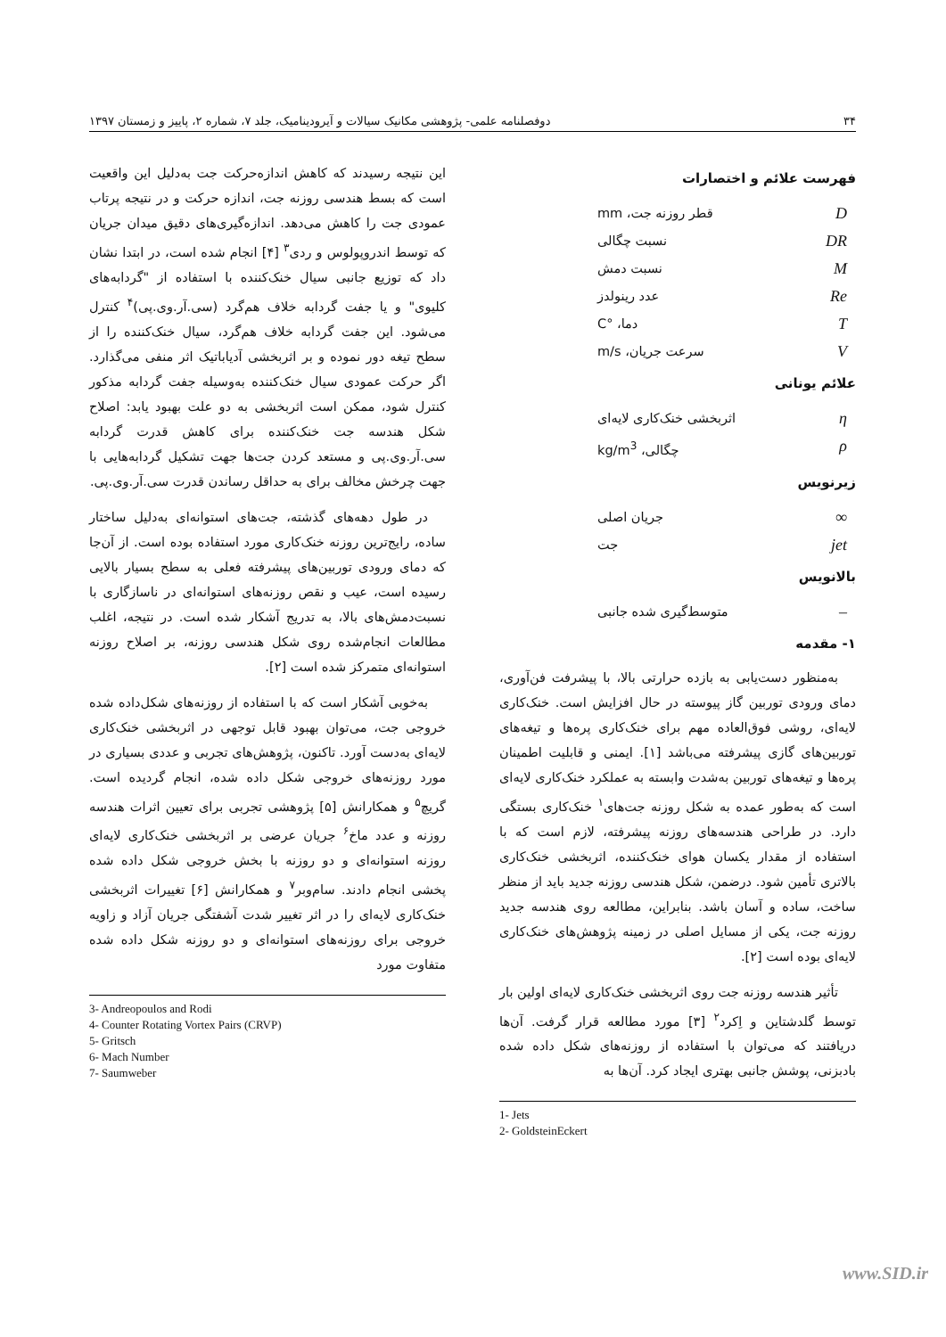۳۴ دوفصلنامه علمی- پژوهشی مکانیک سیالات و آیرودینامیک، جلد ۷، شماره ۲، پاییز و زمستان ۱۳۹۷
فهرست علائم و اختصارات
Dقطر روزنه جت، mm
DR نسبت چگالی
Mنسبت دمش
Re عدد رینولدز
Tدما، °C
Vسرعت جریان، m/s
علائم یونانی
ηاثربخشی خنک‌کاری لایه‌ای
ρچگالی، kg/m<sup>3</sup>
زیرنویس
∞ جریان اصلی
jet جت
بالانویس
– متوسط‌گیری شده جانبی
۱- مقدمه
به‌منظور دست‌یابی به بازده حرارتی بالا، با پیشرفت فن‌آوری، دمای ورودی توربین گاز پیوسته در حال افزایش است. خنک‌کاری لایه‌ای، روشی فوق‌العاده مهم برای خنک‌کاری پره‌ها و تیغه‌های توربین‌های گازی پیشرفته می‌باشد [۱]. ایمنی و قابلیت اطمینان پره‌ها و تیغه‌های توربین به‌شدت وابسته به عملکرد خنک‌کاری لایه‌ای است که به‌طور عمده به شکل روزنه جت‌های<sup>۱</sup> خنک‌کاری بستگی دارد. در طراحی هندسه‌های روزنه پیشرفته، لازم است که با استفاده از مقدار یکسان هوای خنک‌کننده، اثربخشی خنک‌کاری بالاتری تأمین شود. درضمن، شکل هندسی روزنه جدید باید از منظر ساخت، ساده و آسان باشد. بنابراین، مطالعه روی هندسه جدید روزنه جت، یکی از مسایل اصلی در زمینه پژوهش‌های خنک‌کاری لایه‌ای بوده است [۲].
تأثیر هندسه روزنه جت روی اثربخشی خنک‌کاری لایه‌ای اولین بار توسط گلدشتاین و اِکرد<sup>۲</sup> [۳] مورد مطالعه قرار گرفت. آن‌ها دریافتند که می‌توان با استفاده از روزنه‌های شکل داده شده بادبزنی، پوشش جانبی بهتری ایجاد کرد. آن‌ها به
1- Jets
2- GoldsteinEckert
این نتیجه رسیدند که کاهش اندازه‌حرکت جت به‌دلیل این واقعیت است که بسط هندسی روزنه جت، اندازه حرکت و در نتیجه پرتاب عمودی جت را کاهش می‌دهد. اندازه‌گیری‌های دقیق میدان جریان که توسط اندروپولوس و ردی<sup>۳</sup> [۴] انجام شده است، در ابتدا نشان داد که توزیع جانبی سیال خنک‌کننده با استفاده از "گردابه‌های کلیوی" و یا جفت گردابه خلاف هم‌گرد (سی.آر.وی.پی)<sup>۴</sup> کنترل می‌شود. این جفت گردابه خلاف هم‌گرد، سیال خنک‌کننده را از سطح تیغه دور نموده و بر اثربخشی آدیاباتیک اثر منفی می‌گذارد. اگر حرکت عمودی سیال خنک‌کننده به‌وسیله جفت گردابه مذکور کنترل شود، ممکن است اثربخشی به دو علت بهبود یابد: اصلاح شکل هندسه جت خنک‌کننده برای کاهش قدرت گردابه سی.آر.وی.پی و مستعد کردن جت‌ها جهت تشکیل گردابه‌هایی با جهت چرخش مخالف برای به حداقل رساندن قدرت سی.آر.وی.پی.
در طول دهه‌های گذشته، جت‌های استوانه‌ای به‌دلیل ساختار ساده، رایج‌ترین روزنه خنک‌کاری مورد استفاده بوده است. از آن‌جا که دمای ورودی توربین‌های پیشرفته فعلی به سطح بسیار بالایی رسیده است، عیب و نقص روزنه‌های استوانه‌ای در ناسازگاری با نسبت‌دمش‌های بالا، به تدریج آشکار شده است. در نتیجه، اغلب مطالعات انجام‌شده روی شکل هندسی روزنه، بر اصلاح روزنه استوانه‌ای متمرکز شده است [۲].
به‌خوبی آشکار است که با استفاده از روزنه‌های شکل‌داده شده خروجی جت، می‌توان بهبود قابل توجهی در اثربخشی خنک‌کاری لایه‌ای به‌دست آورد. تاکنون، پژوهش‌های تجربی و عددی بسیاری در مورد روزنه‌های خروجی شکل داده شده، انجام گردیده است. گریچ<sup>۵</sup> و همکارانش [۵] پژوهشی تجربی برای تعیین اثرات هندسه روزنه و عدد ماخ<sup>۶</sup> جریان عرضی بر اثربخشی خنک‌کاری لایه‌ای روزنه استوانه‌ای و دو روزنه با بخش خروجی شکل داده شده پخشی انجام دادند. سام‌وبر<sup>۷</sup> و همکارانش [۶] تغییرات اثربخشی خنک‌کاری لایه‌ای را در اثر تغییر شدت آشفتگی جریان آزاد و زاویه خروجی برای روزنه‌های استوانه‌ای و دو روزنه شکل داده شده متفاوت مورد
3- Andreopoulos and Rodi
4- Counter Rotating Vortex Pairs (CRVP)
5- Gritsch
6- Mach Number
7- Saumweber
www.SID.ir